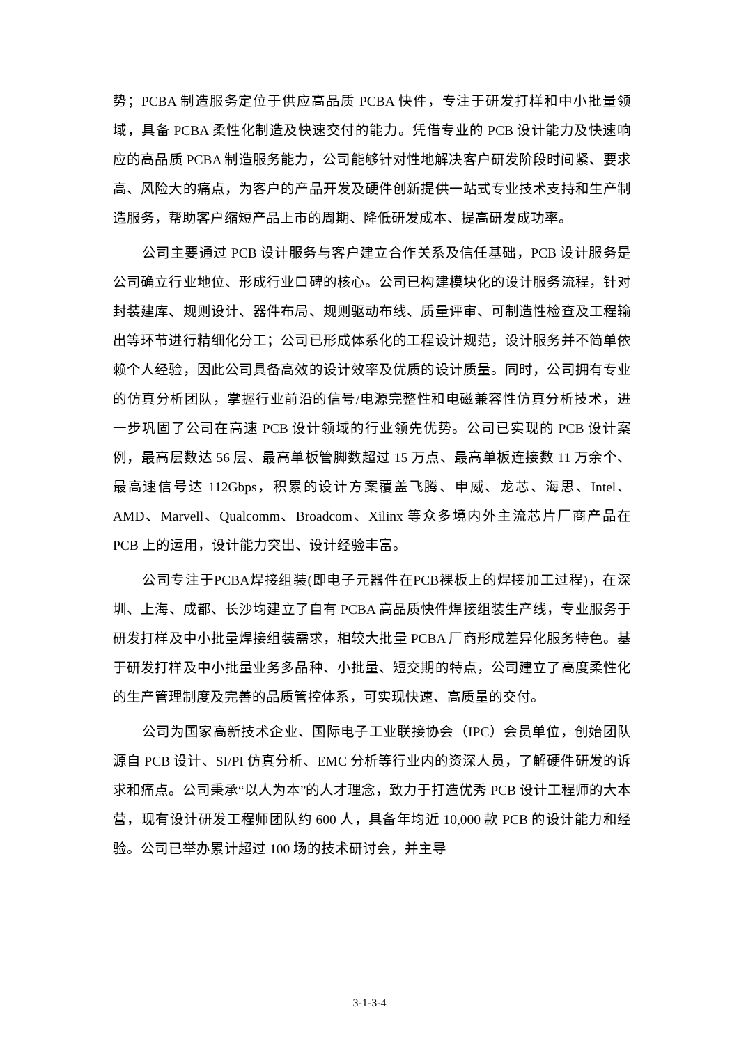势；PCBA 制造服务定位于供应高品质 PCBA 快件，专注于研发打样和中小批量领域，具备 PCBA 柔性化制造及快速交付的能力。凭借专业的 PCB 设计能力及快速响应的高品质 PCBA 制造服务能力，公司能够针对性地解决客户研发阶段时间紧、要求高、风险大的痛点，为客户的产品开发及硬件创新提供一站式专业技术支持和生产制造服务，帮助客户缩短产品上市的周期、降低研发成本、提高研发成功率。
公司主要通过 PCB 设计服务与客户建立合作关系及信任基础，PCB 设计服务是公司确立行业地位、形成行业口碑的核心。公司已构建模块化的设计服务流程，针对封装建库、规则设计、器件布局、规则驱动布线、质量评审、可制造性检查及工程输出等环节进行精细化分工；公司已形成体系化的工程设计规范，设计服务并不简单依赖个人经验，因此公司具备高效的设计效率及优质的设计质量。同时，公司拥有专业的仿真分析团队，掌握行业前沿的信号/电源完整性和电磁兼容性仿真分析技术，进一步巩固了公司在高速 PCB 设计领域的行业领先优势。公司已实现的 PCB 设计案例，最高层数达 56 层、最高单板管脚数超过 15 万点、最高单板连接数 11 万余个、最高速信号达 112Gbps，积累的设计方案覆盖飞腾、申威、龙芯、海思、Intel、AMD、Marvell、Qualcomm、Broadcom、Xilinx 等众多境内外主流芯片厂商产品在 PCB 上的运用，设计能力突出、设计经验丰富。
公司专注于PCBA焊接组装(即电子元器件在PCB裸板上的焊接加工过程)，在深圳、上海、成都、长沙均建立了自有 PCBA 高品质快件焊接组装生产线，专业服务于研发打样及中小批量焊接组装需求，相较大批量 PCBA 厂商形成差异化服务特色。基于研发打样及中小批量业务多品种、小批量、短交期的特点，公司建立了高度柔性化的生产管理制度及完善的品质管控体系，可实现快速、高质量的交付。
公司为国家高新技术企业、国际电子工业联接协会（IPC）会员单位，创始团队源自 PCB 设计、SI/PI 仿真分析、EMC 分析等行业内的资深人员，了解硬件研发的诉求和痛点。公司秉承“以人为本”的人才理念，致力于打造优秀 PCB 设计工程师的大本营，现有设计研发工程师团队约 600 人，具备年均近 10,000 款 PCB 的设计能力和经验。公司已举办累计超过 100 场的技术研讨会，并主导
3-1-3-4